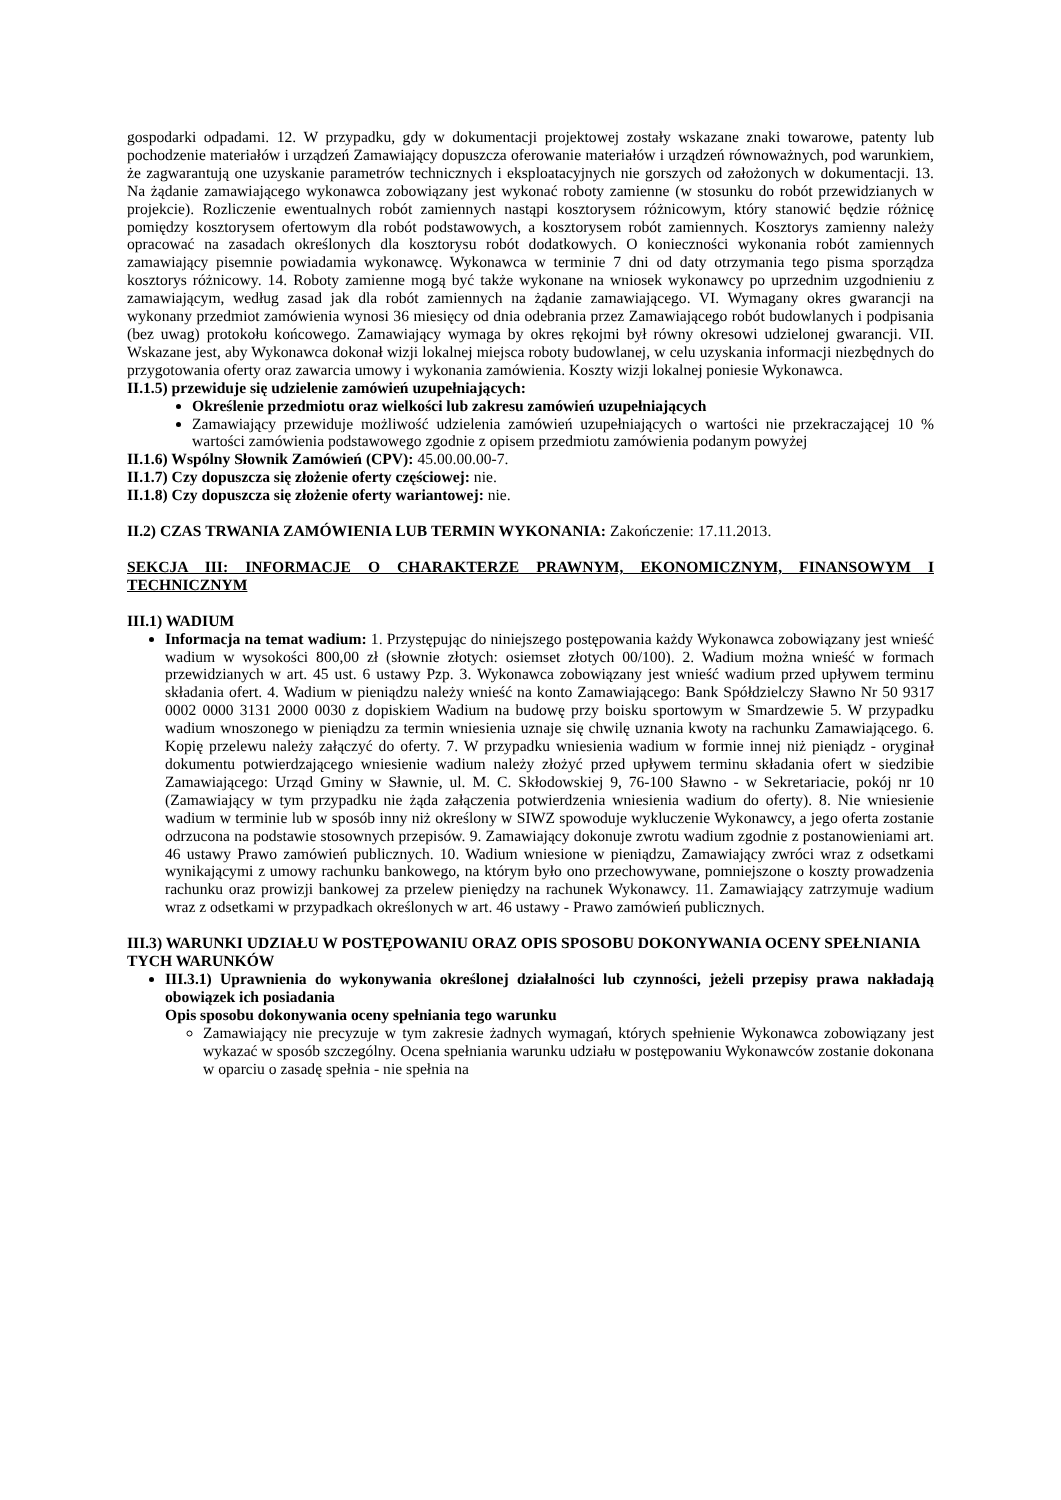gospodarki odpadami. 12. W przypadku, gdy w dokumentacji projektowej zostały wskazane znaki towarowe, patenty lub pochodzenie materiałów i urządzeń Zamawiający dopuszcza oferowanie materiałów i urządzeń równoważnych, pod warunkiem, że zagwarantują one uzyskanie parametrów technicznych i eksploatacyjnych nie gorszych od założonych w dokumentacji. 13. Na żądanie zamawiającego wykonawca zobowiązany jest wykonać roboty zamienne (w stosunku do robót przewidzianych w projekcie). Rozliczenie ewentualnych robót zamiennych nastąpi kosztorysem różnicowym, który stanowić będzie różnicę pomiędzy kosztorysem ofertowym dla robót podstawowych, a kosztorysem robót zamiennych. Kosztorys zamienny należy opracować na zasadach określonych dla kosztorysu robót dodatkowych. O konieczności wykonania robót zamiennych zamawiający pisemnie powiadamia wykonawcę. Wykonawca w terminie 7 dni od daty otrzymania tego pisma sporządza kosztorys różnicowy. 14. Roboty zamienne mogą być także wykonane na wniosek wykonawcy po uprzednim uzgodnieniu z zamawiającym, według zasad jak dla robót zamiennych na żądanie zamawiającego. VI. Wymagany okres gwarancji na wykonany przedmiot zamówienia wynosi 36 miesięcy od dnia odebrania przez Zamawiającego robót budowlanych i podpisania (bez uwag) protokołu końcowego. Zamawiający wymaga by okres rękojmi był równy okresowi udzielonej gwarancji. VII. Wskazane jest, aby Wykonawca dokonał wizji lokalnej miejsca roboty budowlanej, w celu uzyskania informacji niezbędnych do przygotowania oferty oraz zawarcia umowy i wykonania zamówienia. Koszty wizji lokalnej poniesie Wykonawca.
II.1.5) przewiduje się udzielenie zamówień uzupełniających:
Określenie przedmiotu oraz wielkości lub zakresu zamówień uzupełniających
Zamawiający przewiduje możliwość udzielenia zamówień uzupełniających o wartości nie przekraczającej 10 % wartości zamówienia podstawowego zgodnie z opisem przedmiotu zamówienia podanym powyżej
II.1.6) Wspólny Słownik Zamówień (CPV): 45.00.00.00-7.
II.1.7) Czy dopuszcza się złożenie oferty częściowej: nie.
II.1.8) Czy dopuszcza się złożenie oferty wariantowej: nie.
II.2) CZAS TRWANIA ZAMÓWIENIA LUB TERMIN WYKONANIA: Zakończenie: 17.11.2013.
SEKCJA III: INFORMACJE O CHARAKTERZE PRAWNYM, EKONOMICZNYM, FINANSOWYM I TECHNICZNYM
III.1) WADIUM
Informacja na temat wadium: 1. Przystępując do niniejszego postępowania każdy Wykonawca zobowiązany jest wnieść wadium w wysokości 800,00 zł (słownie złotych: osiemset złotych 00/100). 2. Wadium można wnieść w formach przewidzianych w art. 45 ust. 6 ustawy Pzp. 3. Wykonawca zobowiązany jest wnieść wadium przed upływem terminu składania ofert. 4. Wadium w pieniądzu należy wnieść na konto Zamawiającego: Bank Spółdzielczy Sławno Nr 50 9317 0002 0000 3131 2000 0030 z dopiskiem Wadium na budowę przy boisku sportowym w Smardzewie 5. W przypadku wadium wnoszonego w pieniądzu za termin wniesienia uznaje się chwilę uznania kwoty na rachunku Zamawiającego. 6. Kopię przelewu należy załączyć do oferty. 7. W przypadku wniesienia wadium w formie innej niż pieniądz - oryginał dokumentu potwierdzającego wniesienie wadium należy złożyć przed upływem terminu składania ofert w siedzibie Zamawiającego: Urząd Gminy w Sławnie, ul. M. C. Skłodowskiej 9, 76-100 Sławno - w Sekretariacie, pokój nr 10 (Zamawiający w tym przypadku nie żąda załączenia potwierdzenia wniesienia wadium do oferty). 8. Nie wniesienie wadium w terminie lub w sposób inny niż określony w SIWZ spowoduje wykluczenie Wykonawcy, a jego oferta zostanie odrzucona na podstawie stosownych przepisów. 9. Zamawiający dokonuje zwrotu wadium zgodnie z postanowieniami art. 46 ustawy Prawo zamówień publicznych. 10. Wadium wniesione w pieniądzu, Zamawiający zwróci wraz z odsetkami wynikającymi z umowy rachunku bankowego, na którym było ono przechowywane, pomniejszone o koszty prowadzenia rachunku oraz prowizji bankowej za przelew pieniędzy na rachunek Wykonawcy. 11. Zamawiający zatrzymuje wadium wraz z odsetkami w przypadkach określonych w art. 46 ustawy - Prawo zamówień publicznych.
III.3) WARUNKI UDZIAŁU W POSTĘPOWANIU ORAZ OPIS SPOSOBU DOKONYWANIA OCENY SPEŁNIANIA TYCH WARUNKÓW
III.3.1) Uprawnienia do wykonywania określonej działalności lub czynności, jeżeli przepisy prawa nakładają obowiązek ich posiadania
Opis sposobu dokonywania oceny spełniania tego warunku
Zamawiający nie precyzuje w tym zakresie żadnych wymagań, których spełnienie Wykonawca zobowiązany jest wykazać w sposób szczególny. Ocena spełniania warunku udziału w postępowaniu Wykonawców zostanie dokonana w oparciu o zasadę spełnia - nie spełnia na